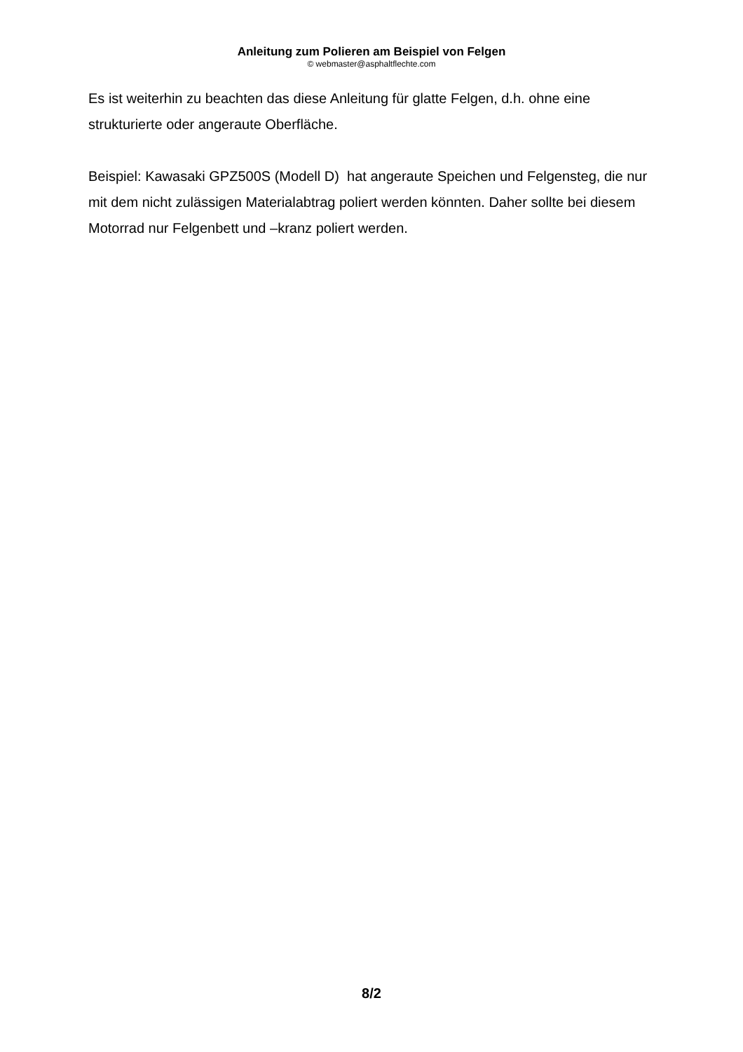Anleitung zum Polieren am Beispiel von Felgen
© webmaster@asphaltflechte.com
Es ist weiterhin zu beachten das diese Anleitung für glatte Felgen, d.h. ohne eine strukturierte oder angeraute Oberfläche.
Beispiel: Kawasaki GPZ500S (Modell D) hat angeraute Speichen und Felgensteg, die nur mit dem nicht zulässigen Materialabtrag poliert werden könnten. Daher sollte bei diesem Motorrad nur Felgenbett und –kranz poliert werden.
8/2